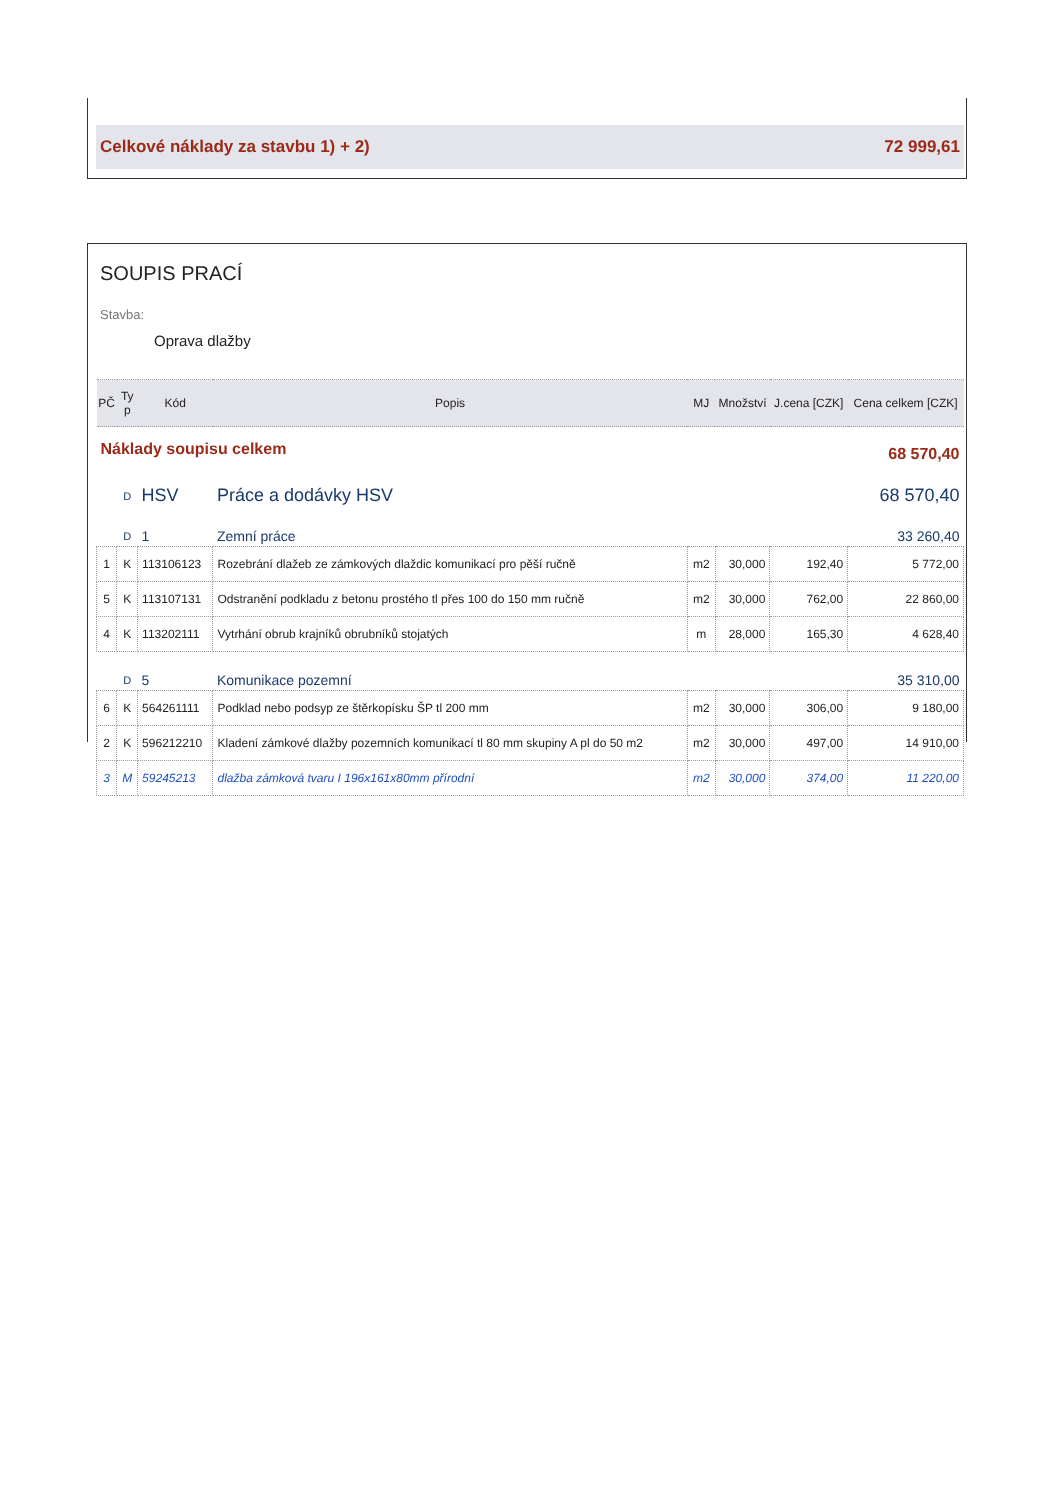Celkové náklady za stavbu 1) + 2) 72 999,61
SOUPIS PRACÍ
Stavba:
Oprava dlažby
| PČ | Ty p | Kód | Popis | MJ | Množství | J.cena [CZK] | Cena celkem [CZK] |
| --- | --- | --- | --- | --- | --- | --- | --- |
| Náklady soupisu celkem | | | | | | | 68 570,40 |
| | D | HSV | Práce a dodávky HSV | | | | 68 570,40 |
| | D | 1 | Zemní práce | | | | 33 260,40 |
| 1 | K | 113106123 | Rozebrání dlažeb ze zámkových dlaždic komunikací pro pěší ručně | m2 | 30,000 | 192,40 | 5 772,00 |
| 5 | K | 113107131 | Odstranění podkladu z betonu prostého tl přes 100 do 150 mm ručně | m2 | 30,000 | 762,00 | 22 860,00 |
| 4 | K | 113202111 | Vytrhání obrub krajníků obrubníků stojatých | m | 28,000 | 165,30 | 4 628,40 |
| | D | 5 | Komunikace pozemní | | | | 35 310,00 |
| 6 | K | 564261111 | Podklad nebo podsyp ze štěrkopísku ŠP tl 200 mm | m2 | 30,000 | 306,00 | 9 180,00 |
| 2 | K | 596212210 | Kladení zámkové dlažby pozemních komunikací tl 80 mm skupiny A pl do 50 m2 | m2 | 30,000 | 497,00 | 14 910,00 |
| 3 | M | 59245213 | dlažba zámková tvaru I 196x161x80mm přírodní | m2 | 30,000 | 374,00 | 11 220,00 |